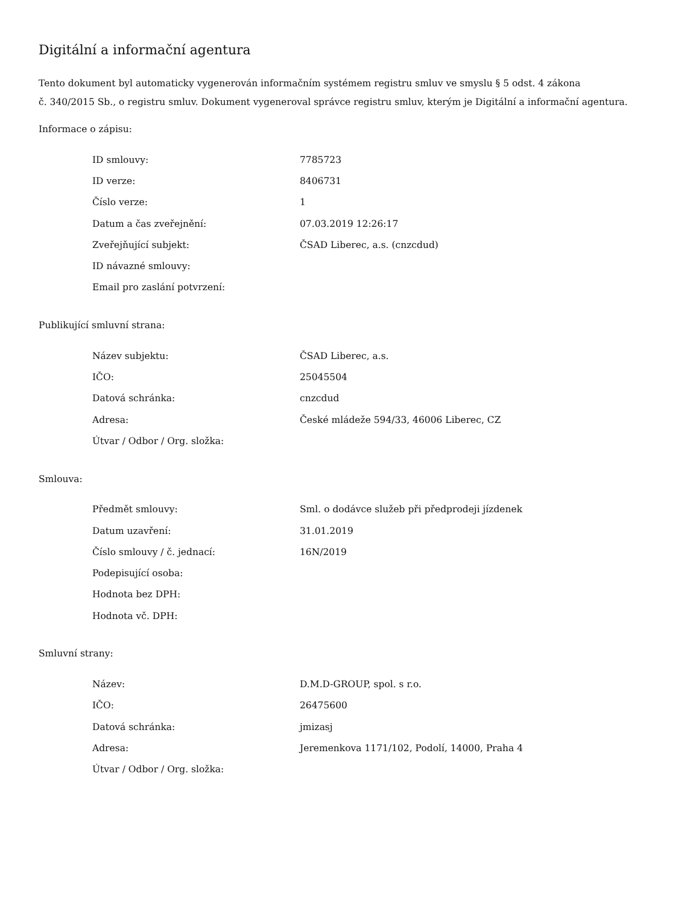Digitální a informační agentura
Tento dokument byl automaticky vygenerován informačním systémem registru smluv ve smyslu § 5 odst. 4 zákona
č. 340/2015 Sb., o registru smluv. Dokument vygeneroval správce registru smluv, kterým je Digitální a informační agentura.
Informace o zápisu:
| ID smlouvy: | 7785723 |
| ID verze: | 8406731 |
| Číslo verze: | 1 |
| Datum a čas zveřejnění: | 07.03.2019 12:26:17 |
| Zveřejňující subjekt: | ČSAD Liberec, a.s. (cnzcdud) |
| ID návazné smlouvy: | |
| Email pro zaslání potvrzení: | |
Publikující smluvní strana:
| Název subjektu: | ČSAD Liberec, a.s. |
| IČO: | 25045504 |
| Datová schránka: | cnzcdud |
| Adresa: | České mládeže 594/33, 46006 Liberec, CZ |
| Útvar / Odbor / Org. složka: | |
Smlouva:
| Předmět smlouvy: | Sml. o dodávce služeb při předprodeji jízdenek |
| Datum uzavření: | 31.01.2019 |
| Číslo smlouvy / č. jednací: | 16N/2019 |
| Podepisující osoba: | |
| Hodnota bez DPH: | |
| Hodnota vč. DPH: | |
Smluvní strany:
| Název: | D.M.D-GROUP, spol. s r.o. |
| IČO: | 26475600 |
| Datová schránka: | jmizasj |
| Adresa: | Jeremenkova 1171/102, Podolí, 14000, Praha 4 |
| Útvar / Odbor / Org. složka: | |